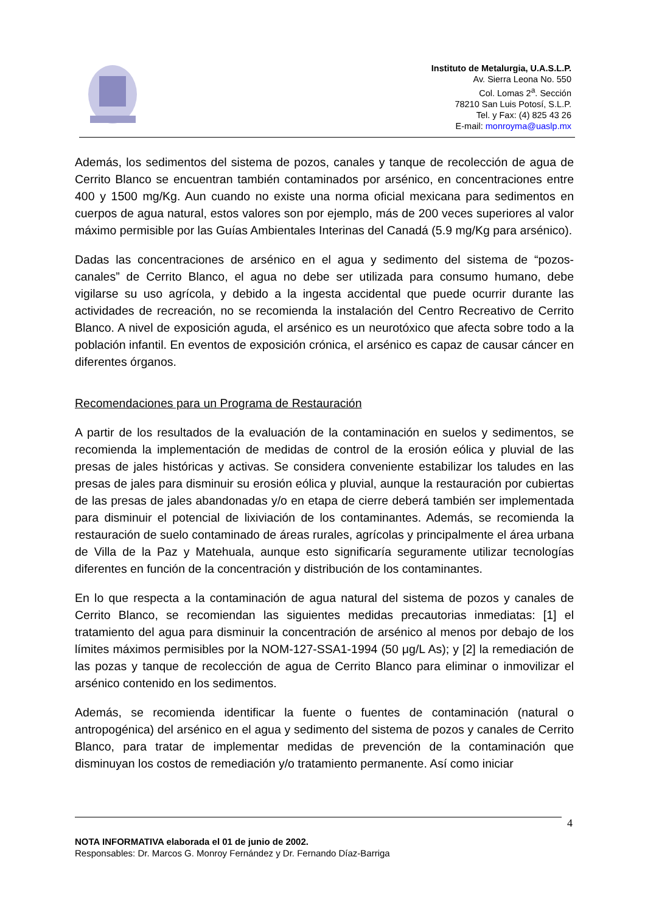Instituto de Metalurgia, U.A.S.L.P.
Av. Sierra Leona No. 550
Col. Lomas 2<sup>a</sup>. Sección
78210 San Luis Potosí, S.L.P.
Tel. y Fax: (4) 825 43 26
E-mail: monroyma@uaslp.mx
Además, los sedimentos del sistema de pozos, canales y tanque de recolección de agua de Cerrito Blanco se encuentran también contaminados por arsénico, en concentraciones entre 400 y 1500 mg/Kg. Aun cuando no existe una norma oficial mexicana para sedimentos en cuerpos de agua natural, estos valores son por ejemplo, más de 200 veces superiores al valor máximo permisible por las Guías Ambientales Interinas del Canadá (5.9 mg/Kg para arsénico).
Dadas las concentraciones de arsénico en el agua y sedimento del sistema de “pozos-canales” de Cerrito Blanco, el agua no debe ser utilizada para consumo humano, debe vigilarse su uso agrícola, y debido a la ingesta accidental que puede ocurrir durante las actividades de recreación, no se recomienda la instalación del Centro Recreativo de Cerrito Blanco. A nivel de exposición aguda, el arsénico es un neurotóxico que afecta sobre todo a la población infantil. En eventos de exposición crónica, el arsénico es capaz de causar cáncer en diferentes órganos.
Recomendaciones para un Programa de Restauración
A partir de los resultados de la evaluación de la contaminación en suelos y sedimentos, se recomienda la implementación de medidas de control de la erosión eólica y pluvial de las presas de jales históricas y activas. Se considera conveniente estabilizar los taludes en las presas de jales para disminuir su erosión eólica y pluvial, aunque la restauración por cubiertas de las presas de jales abandonadas y/o en etapa de cierre deberá también ser implementada para disminuir el potencial de lixiviación de los contaminantes. Además, se recomienda la restauración de suelo contaminado de áreas rurales, agrícolas y principalmente el área urbana de Villa de la Paz y Matehuala, aunque esto significaría seguramente utilizar tecnologías diferentes en función de la concentración y distribución de los contaminantes.
En lo que respecta a la contaminación de agua natural del sistema de pozos y canales de Cerrito Blanco, se recomiendan las siguientes medidas precautorias inmediatas: [1] el tratamiento del agua para disminuir la concentración de arsénico al menos por debajo de los límites máximos permisibles por la NOM-127-SSA1-1994 (50 μg/L As); y [2] la remediación de las pozas y tanque de recolección de agua de Cerrito Blanco para eliminar o inmovilizar el arsénico contenido en los sedimentos.
Además, se recomienda identificar la fuente o fuentes de contaminación (natural o antropogénica) del arsénico en el agua y sedimento del sistema de pozos y canales de Cerrito Blanco, para tratar de implementar medidas de prevención de la contaminación que disminuyan los costos de remediación y/o tratamiento permanente. Así como iniciar
4
NOTA INFORMATIVA elaborada el 01 de junio de 2002.
Responsables: Dr. Marcos G. Monroy Fernández y Dr. Fernando Díaz-Barriga